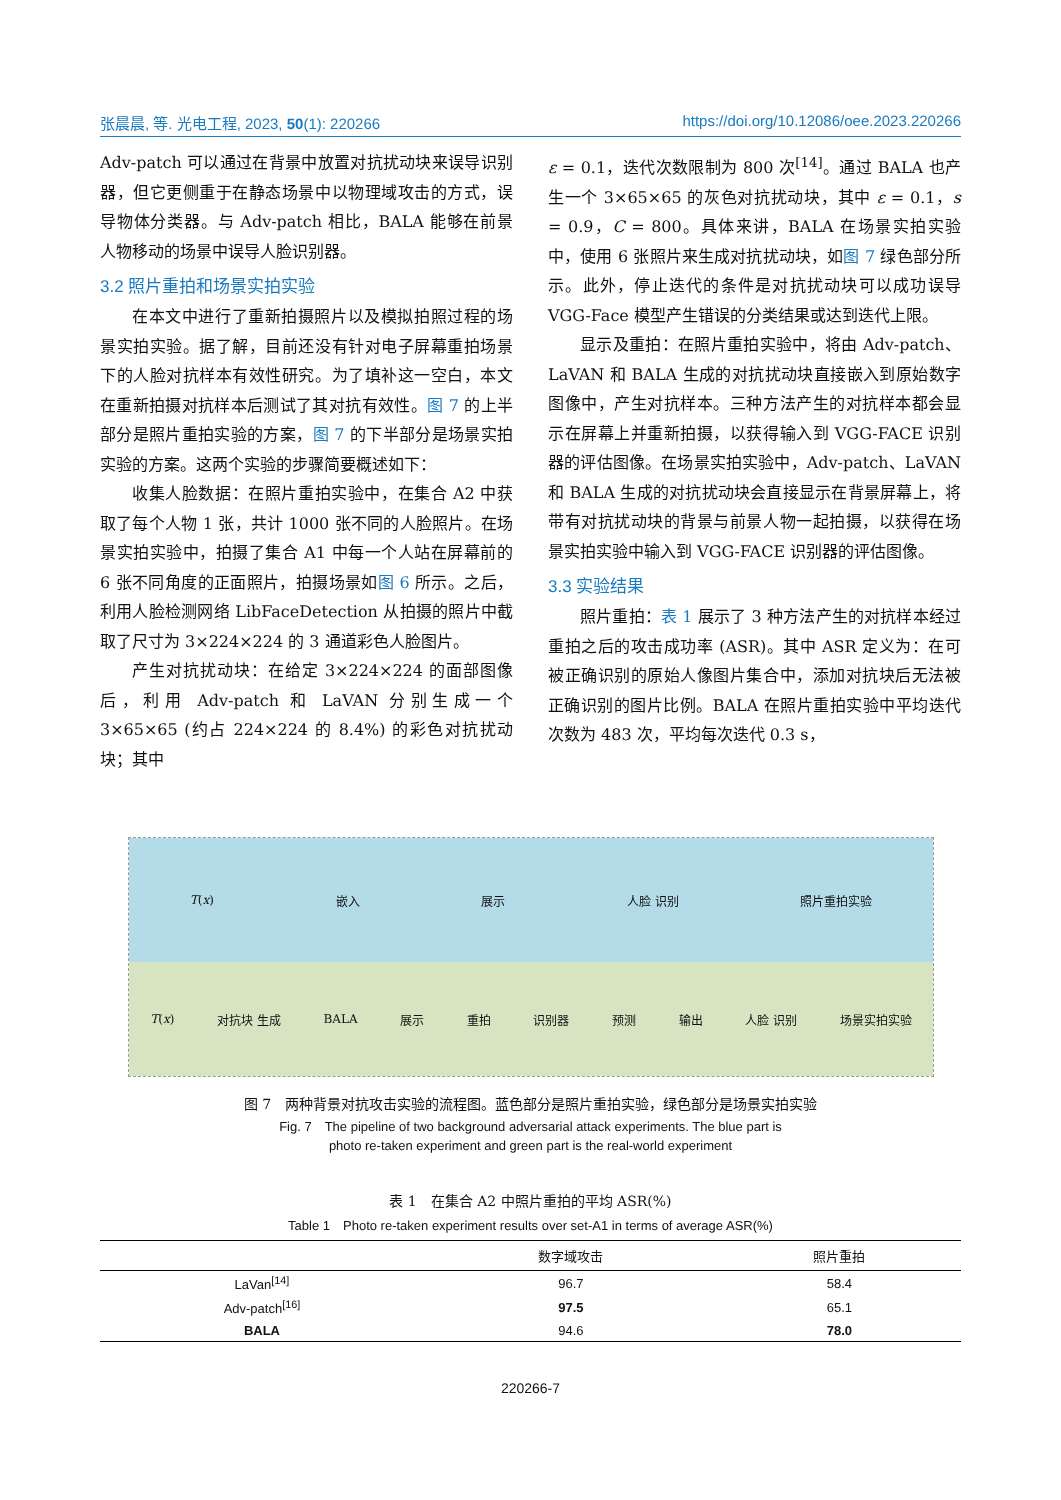张晨晨, 等. 光电工程, 2023, 50(1): 220266 https://doi.org/10.12086/oee.2023.220266
Adv-patch 可以通过在背景中放置对抗扰动块来误导识别器，但它更侧重于在静态场景中以物理域攻击的方式，误导物体分类器。与 Adv-patch 相比，BALA 能够在前景人物移动的场景中误导人脸识别器。
3.2 照片重拍和场景实拍实验
在本文中进行了重新拍摄照片以及模拟拍照过程的场景实拍实验。据了解，目前还没有针对电子屏幕重拍场景下的人脸对抗样本有效性研究。为了填补这一空白，本文在重新拍摄对抗样本后测试了其对抗有效性。图 7 的上半部分是照片重拍实验的方案，图 7 的下半部分是场景实拍实验的方案。这两个实验的步骤简要概述如下：
收集人脸数据：在照片重拍实验中，在集合 A2 中获取了每个人物 1 张，共计 1000 张不同的人脸照片。在场景实拍实验中，拍摄了集合 A1 中每一个人站在屏幕前的 6 张不同角度的正面照片，拍摄场景如图 6 所示。之后，利用人脸检测网络 LibFaceDetection 从拍摄的照片中截取了尺寸为 3×224×224 的 3 通道彩色人脸图片。
产生对抗扰动块：在给定 3×224×224 的面部图像后，利用 Adv-patch 和 LaVAN 分别生成一个 3×65×65 (约占 224×224 的 8.4%) 的彩色对抗扰动块；其中
ε = 0.1，迭代次数限制为 800 次<sup>[14]</sup>。通过 BALA 也产生一个 3×65×65 的灰色对抗扰动块，其中 ε = 0.1，s = 0.9，C = 800。具体来讲，BALA 在场景实拍实验中，使用 6 张照片来生成对抗扰动块，如图 7 绿色部分所示。此外，停止迭代的条件是对抗扰动块可以成功误导 VGG-Face 模型产生错误的分类结果或达到迭代上限。
显示及重拍：在照片重拍实验中，将由 Adv-patch、LaVAN 和 BALA 生成的对抗扰动块直接嵌入到原始数字图像中，产生对抗样本。三种方法产生的对抗样本都会显示在屏幕上并重新拍摄，以获得输入到 VGG-FACE 识别器的评估图像。在场景实拍实验中，Adv-patch、LaVAN 和 BALA 生成的对抗扰动块会直接显示在背景屏幕上，将带有对抗扰动块的背景与前景人物一起拍摄，以获得在场景实拍实验中输入到 VGG-FACE 识别器的评估图像。
3.3 实验结果
照片重拍：表 1 展示了 3 种方法产生的对抗样本经过重拍之后的攻击成功率 (ASR)。其中 ASR 定义为：在可被正确识别的原始人像图片集合中，添加对抗块后无法被正确识别的图片比例。BALA 在照片重拍实验中平均迭代次数为 483 次，平均每次迭代 0.3 s，
T(x) 嵌入 展示 人脸 识别 照片重拍实验
T(x) 对抗块 生成 BALA 展示 重拍 识别器 预测 输出 人脸 识别 场景实拍实验
图 7　两种背景对抗攻击实验的流程图。蓝色部分是照片重拍实验，绿色部分是场景实拍实验
Fig. 7　The pipeline of two background adversarial attack experiments. The blue part is
photo re-taken experiment and green part is the real-world experiment
表 1　在集合 A2 中照片重拍的平均 ASR(%)
Table 1　Photo re-taken experiment results over set-A1 in terms of average ASR(%)
| | 数字域攻击 | 照片重拍 |
| --- | --- | --- |
| LaVan<sup>[14]</sup> | 96.7 | 58.4 |
| Adv-patch<sup>[16]</sup> | 97.5 | 65.1 |
| BALA | 94.6 | 78.0 |
220266-7